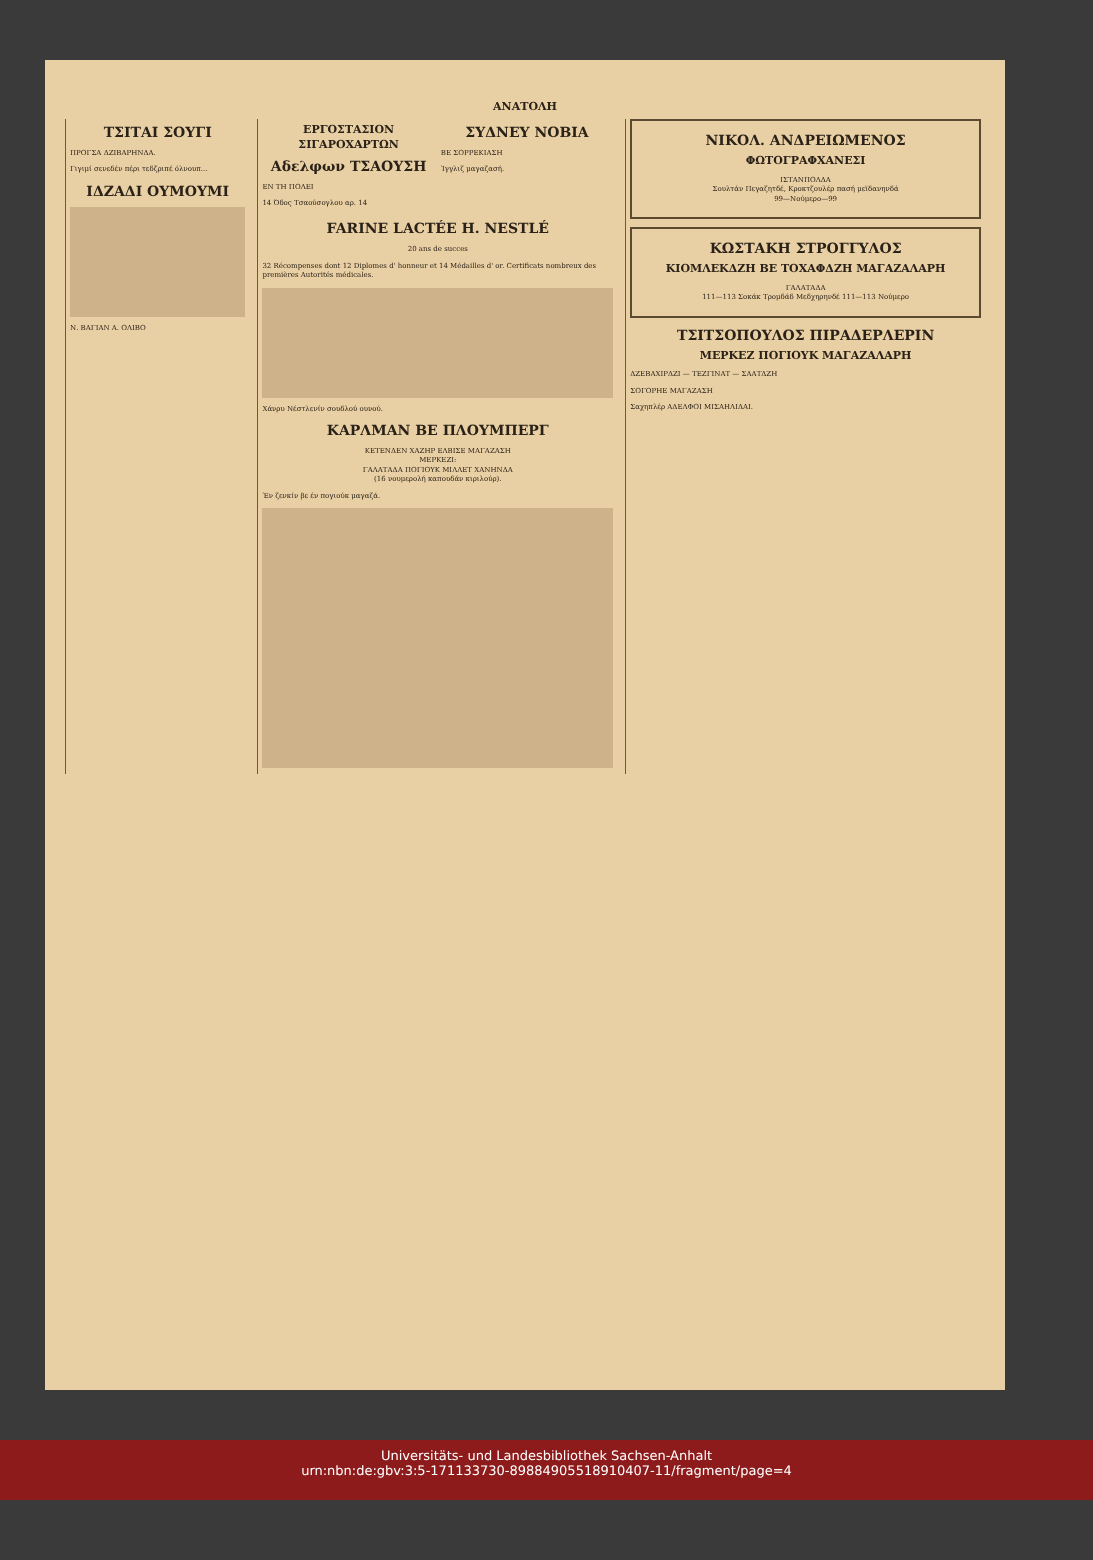ΑΝΑΤΟΛΗ
ΤΣΙΤΑΙ ΣΟΥΓΙ
ΠΡΟΓΣΑ ΔΖΙΒΑΡΗΝΔΑ.
Γιγιμί σενεδέν πέρι τεδζριπέ όλνουπ...
ΙΔΖΑΔΙ ΟΥΜΟΥΜΙ
Ν. ΒΑΓΙΑΝ Α. ΟΛΙΒΟ
ΕΡΓΟΣΤΑΣΙΟΝ ΣΙΓΑΡΟΧΑΡΤΩΝ
Αδελφων ΤΣΑΟΥΣΗ
ΕΝ ΤΗ ΠΟΛΕΙ
14 Όδος Τσαούσογλου αρ. 14
ΣΥΔΝΕΥ ΝΟΒΙΑ
ΒΕ ΣΟΡΡΕΚΙΑΣΗ
Ίγγλιζ μαγαζασή.
FARINE LACTÉE H. NESTLÉ
20 ans de succes
32 Récompenses dont 12 Diplomes d' honneur et 14 Médailles d' or. Certificats nombreux des premières Autorités médicales.
Χάνρυ Νέστλενίν σουδλού ουνού.
ΚΑΡΛΜΑΝ ΒΕ ΠΛΟΥΜΠΕΡΓ
ΚΕΤΕΝΔΕΝ ΧΑΖΗΡ ΕΛΒΙΣΕ ΜΑΓΑΖΑΣΗ
ΜΕΡΚΕΖΙ:
ΓΑΛΑΤΑΔΑ ΠΟΓΙΟΥΚ ΜΙΛΛΕΤ ΧΑΝΗΝΔΑ
(16 νουμερολή καπουδάν κιριλούρ).
Έν ζενκίν βε έν πογιούκ μαγαζά.
ΝΙΚΟΛ. ΑΝΔΡΕΙΩΜΕΝΟΣ
ΦΩΤΟΓΡΑΦΧΑΝΕΣΙ
ΙΣΤΑΝΠΟΛΔΑ
Σουλτάν Πεγαζητδέ, Κροκτζουλέρ πασή μεϊδανηνδά
99—Νούμερο—99
ΚΩΣΤΑΚΗ ΣΤΡΟΓΓΥΛΟΣ
ΚΙΟΜΛΕΚΔΖΗ ΒΕ ΤΟΧΑΦΔΖΗ ΜΑΓΑΖΑΛΑΡΗ
ΓΑΛΑΤΑΔΑ
111—113 Σοκάκ Τρομδάδ Μεδχηρηνδέ 111—113 Νούμερο
ΤΣΙΤΣΟΠΟΥΛΟΣ ΠΙΡΑΔΕΡΛΕΡΙΝ
ΜΕΡΚΕΖ ΠΟΓΙΟΥΚ ΜΑΓΑΖΑΛΑΡΗ
ΔΖΕΒΑΧΙΡΔΖΙ — ΤΕΖΓΙΝΑΤ — ΣΑΑΤΔΖΗ
ΣΟΓΟΡΗΕ ΜΑΓΑΖΑΣΗ
Σαχηπλέρ ΑΔΕΛΦΟΙ ΜΙΣΑΗΛΙΔΑΙ.
Universitäts- und Landesbibliothek Sachsen-Anhalt
urn:nbn:de:gbv:3:5-171133730-8988490551891040​7-11/fragment/page=4